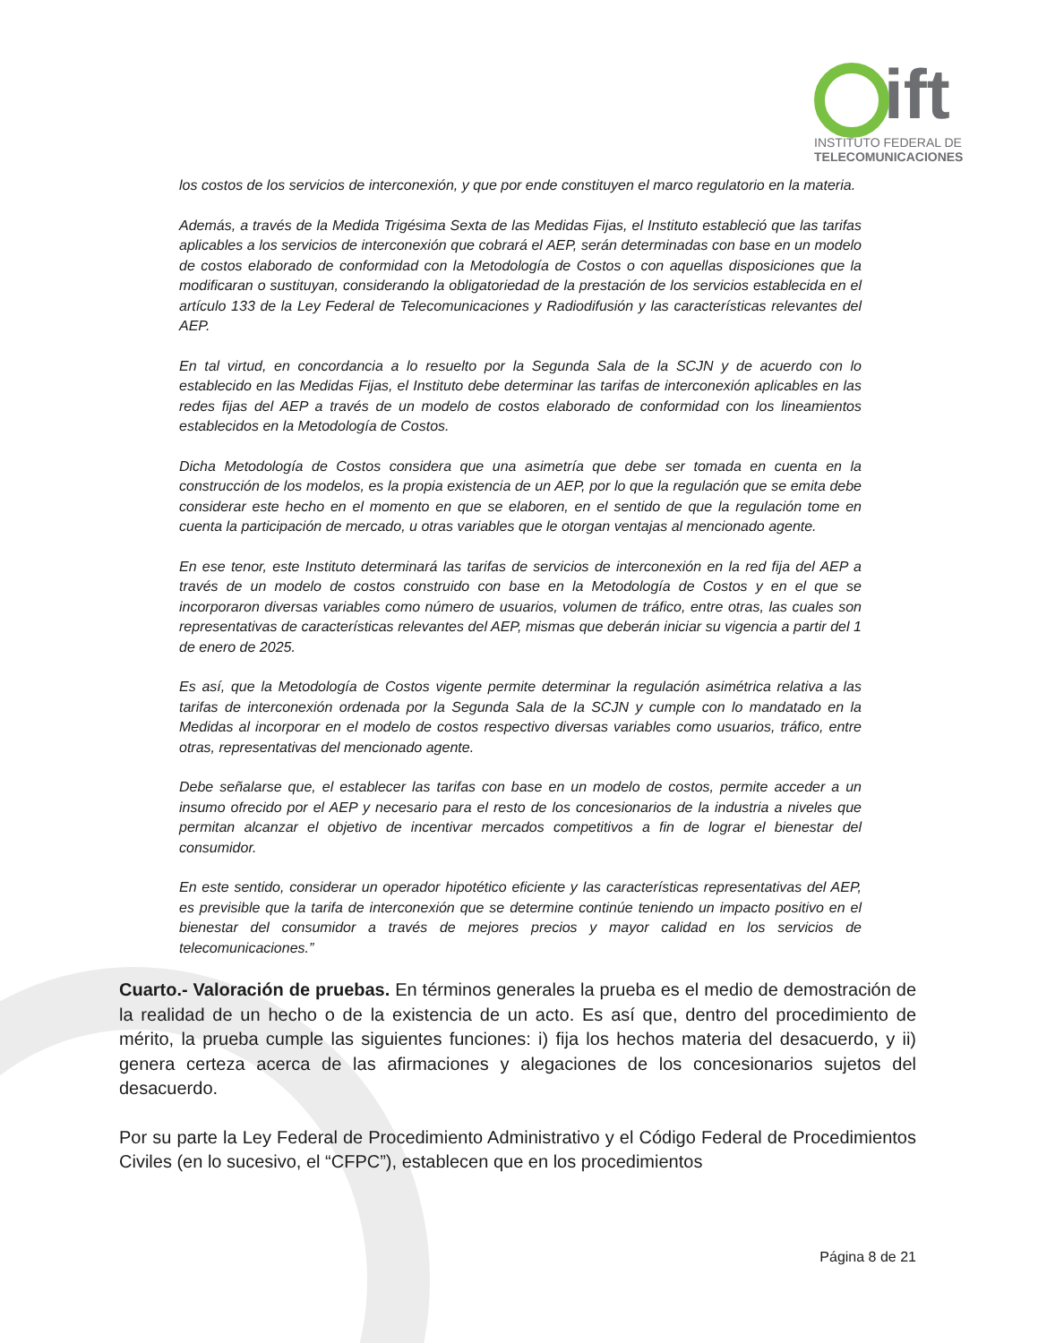ift
INSTITUTO FEDERAL DE
TELECOMUNICACIONES
los costos de los servicios de interconexión, y que por ende constituyen el marco regulatorio en la materia.
Además, a través de la Medida Trigésima Sexta de las Medidas Fijas, el Instituto estableció que las tarifas aplicables a los servicios de interconexión que cobrará el AEP, serán determinadas con base en un modelo de costos elaborado de conformidad con la Metodología de Costos o con aquellas disposiciones que la modificaran o sustituyan, considerando la obligatoriedad de la prestación de los servicios establecida en el artículo 133 de la Ley Federal de Telecomunicaciones y Radiodifusión y las características relevantes del AEP.
En tal virtud, en concordancia a lo resuelto por la Segunda Sala de la SCJN y de acuerdo con lo establecido en las Medidas Fijas, el Instituto debe determinar las tarifas de interconexión aplicables en las redes fijas del AEP a través de un modelo de costos elaborado de conformidad con los lineamientos establecidos en la Metodología de Costos.
Dicha Metodología de Costos considera que una asimetría que debe ser tomada en cuenta en la construcción de los modelos, es la propia existencia de un AEP, por lo que la regulación que se emita debe considerar este hecho en el momento en que se elaboren, en el sentido de que la regulación tome en cuenta la participación de mercado, u otras variables que le otorgan ventajas al mencionado agente.
En ese tenor, este Instituto determinará las tarifas de servicios de interconexión en la red fija del AEP a través de un modelo de costos construido con base en la Metodología de Costos y en el que se incorporaron diversas variables como número de usuarios, volumen de tráfico, entre otras, las cuales son representativas de características relevantes del AEP, mismas que deberán iniciar su vigencia a partir del 1 de enero de 2025.
Es así, que la Metodología de Costos vigente permite determinar la regulación asimétrica relativa a las tarifas de interconexión ordenada por la Segunda Sala de la SCJN y cumple con lo mandatado en la Medidas al incorporar en el modelo de costos respectivo diversas variables como usuarios, tráfico, entre otras, representativas del mencionado agente.
Debe señalarse que, el establecer las tarifas con base en un modelo de costos, permite acceder a un insumo ofrecido por el AEP y necesario para el resto de los concesionarios de la industria a niveles que permitan alcanzar el objetivo de incentivar mercados competitivos a fin de lograr el bienestar del consumidor.
En este sentido, considerar un operador hipotético eficiente y las características representativas del AEP, es previsible que la tarifa de interconexión que se determine continúe teniendo un impacto positivo en el bienestar del consumidor a través de mejores precios y mayor calidad en los servicios de telecomunicaciones.”
Cuarto.- Valoración de pruebas. En términos generales la prueba es el medio de demostración de la realidad de un hecho o de la existencia de un acto. Es así que, dentro del procedimiento de mérito, la prueba cumple las siguientes funciones: i) fija los hechos materia del desacuerdo, y ii) genera certeza acerca de las afirmaciones y alegaciones de los concesionarios sujetos del desacuerdo.
Por su parte la Ley Federal de Procedimiento Administrativo y el Código Federal de Procedimientos Civiles (en lo sucesivo, el “CFPC”), establecen que en los procedimientos
Página 8 de 21